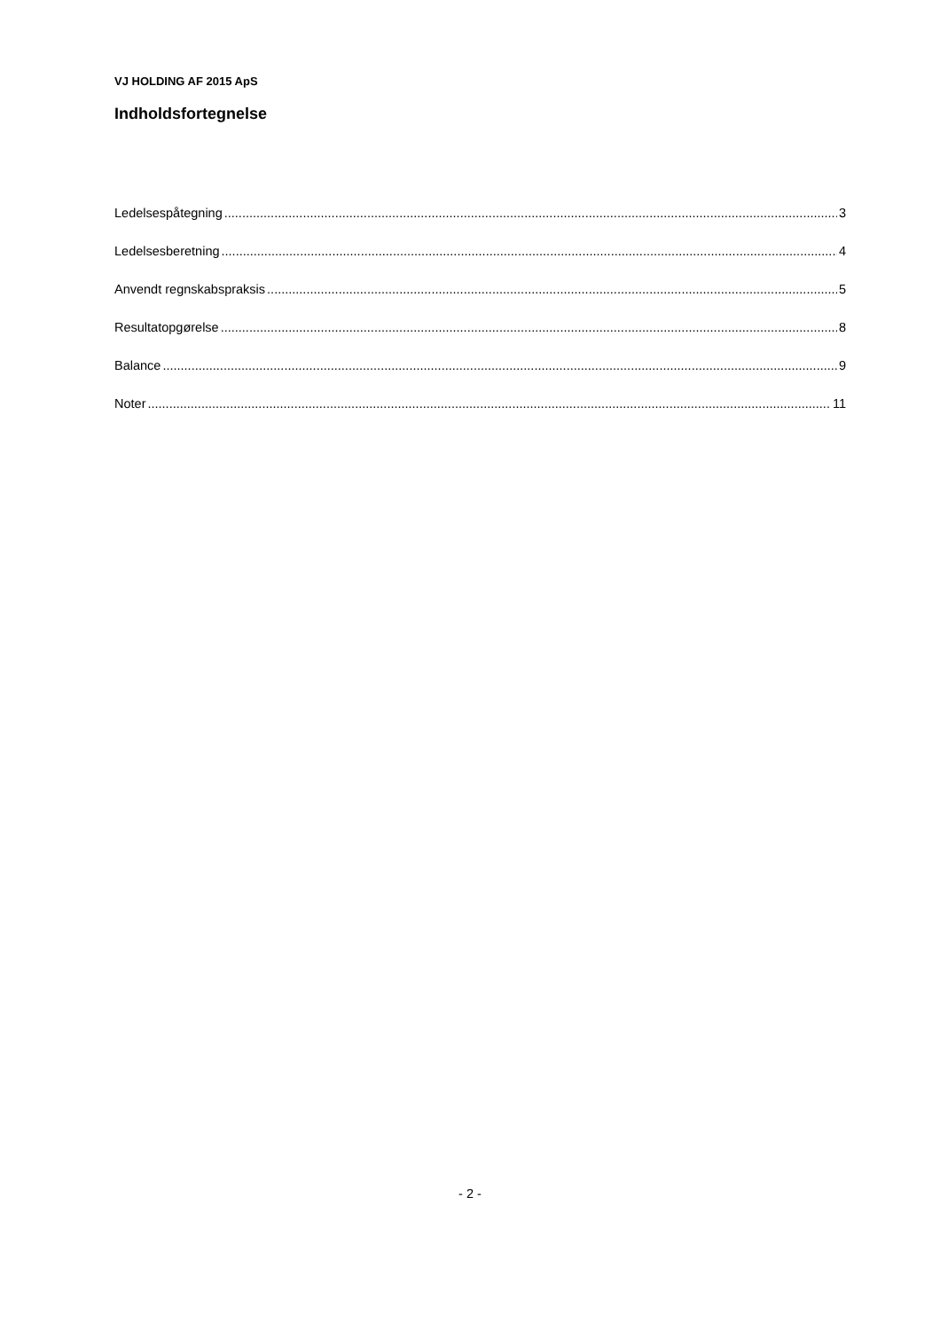VJ HOLDING AF 2015 ApS
Indholdsfortegnelse
Ledelsespåtegning 3
Ledelsesberetning 4
Anvendt regnskabspraksis 5
Resultatopgørelse 8
Balance 9
Noter 11
- 2 -